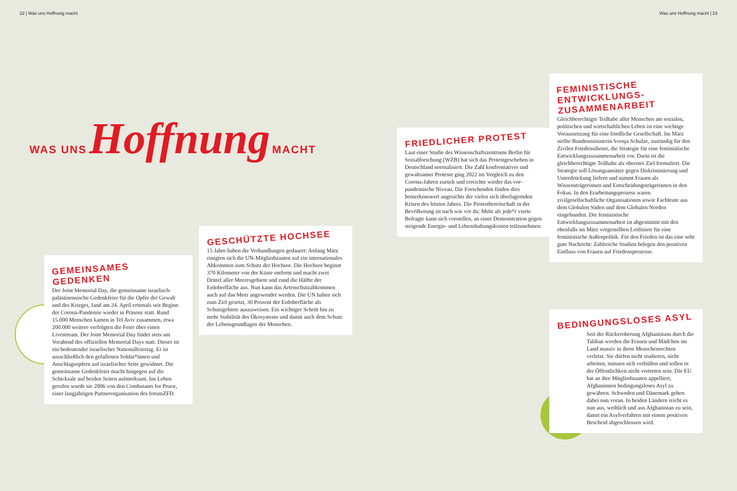22 | Was uns Hoffnung macht Was uns Hoffnung macht | 23
WAS UNS Hoffnung MACHT
GEMEINSAMES GEDENKEN
Der Joint Memorial Day, die gemeinsame israelisch-palästinensische Gedenkfeier für die Opfer der Gewalt und des Krieges, fand am 24. April erstmals seit Beginn der Corona-Pandemie wieder in Präsenz statt. Rund 15.000 Menschen kamen in Tel Aviv zusammen, etwa 200.000 weitere verfolgten die Feier über einen Livestream. Der Joint Memorial Day findet stets am Vorabend des offiziellen Memorial Days statt. Dieser ist ein bedeutender israelischer Nationalfeiertag. Er ist ausschließlich den gefallenen Soldat*innen und Anschlagsopfern auf israelischer Seite gewidmet. Die gemeinsame Gedenkfeier macht hingegen auf die Schicksale auf beiden Seiten aufmerksam. Ins Leben gerufen wurde sie 2006 von den Combatants for Peace, einer langjährigen Partnerorganisation des forumZFD.
GESCHÜTZTE HOCHSEE
15 Jahre haben die Verhandlungen gedauert: Anfang März einigten sich die UN-Mitgliedstaaten auf ein internationales Abkommen zum Schutz der Hochsee. Die Hochsee beginnt 370 Kilometer von der Küste entfernt und macht zwei Drittel aller Meeresgebiete und rund die Hälfte der Erdoberfläche aus. Nun kann das Artenschutzabkommen auch auf das Meer angewendet werden. Die UN haben sich zum Ziel gesetzt, 30 Prozent der Erdoberfläche als Schutzgebiete auszuweisen. Ein wichtiger Schritt hin zu mehr Stabilität des Ökosystems und damit auch dem Schutz der Lebensgrundlagen der Menschen.
FRIEDLICHER PROTEST
Laut einer Studie des Wissenschaftszentrums Berlin für Sozialforschung (WZB) hat sich das Protestgeschehen in Deutschland normalisiert. Die Zahl konfrontativer und gewaltsamer Proteste ging 2022 im Vergleich zu den Corona-Jahren zurück und erreichte wieder das vor-pandemische Niveau. Die Forschenden finden dies bemerkenswert angesichts der vielen sich überlagernden Krisen des letzten Jahres. Die Protestbereitschaft in der Bevölkerung ist nach wie vor da: Mehr als jede*r vierte Befragte kann sich vorstellen, an einer Demonstration gegen steigende Energie- und Lebenshaltungskosten teilzunehmen.
FEMINISTISCHE ENTWICKLUNGS-ZUSAMMENARBEIT
Gleichberechtigte Teilhabe aller Menschen am sozialen, politischen und wirtschaftlichen Leben ist eine wichtige Voraussetzung für eine friedliche Gesellschaft. Im März stellte Bundesministerin Svenja Schulze, zuständig für den Zivilen Friedensdienst, die Strategie für eine feministische Entwicklungszusammenarbeit vor. Darin ist die gleichberechtigte Teilhabe als oberstes Ziel formuliert. Die Strategie soll Lösungsansätze gegen Diskriminierung und Unterdrückung liefern und nimmt Frauen als Wissensträgerinnen und Entscheidungsträgerinnen in den Fokus. In den Erarbeitungsprozess waren zivilgesellschaftliche Organisationen sowie Fachleute aus dem Globalen Süden und dem Globalen Norden eingebunden. Die feministische Entwicklungszusammenarbeit ist abgestimmt mit den ebenfalls im März vorgestellten Leitlinien für eine feministische Außenpolitik. Für den Frieden ist das eine sehr gute Nachricht: Zahlreiche Studien belegen den positiven Einfluss von Frauen auf Friedensprozesse.
BEDINGUNGSLOSES ASYL
Seit der Rückeroberung Afghanistans durch die Taliban werden die Frauen und Mädchen im Land massiv in ihren Menschenrechten verletzt. Sie dürfen nicht studieren, nicht arbeiten, müssen sich verhüllen und sollen in der Öffentlichkeit nicht vertreten sein. Die EU hat an ihre Mitgliedstaaten appelliert, Afghaninnen bedingungsloses Asyl zu gewähren. Schweden und Dänemark gehen dabei nun voran. In beiden Ländern reicht es nun aus, weiblich und aus Afghanistan zu sein, damit ein Asylverfahren mit einem positiven Bescheid abgeschlossen wird.